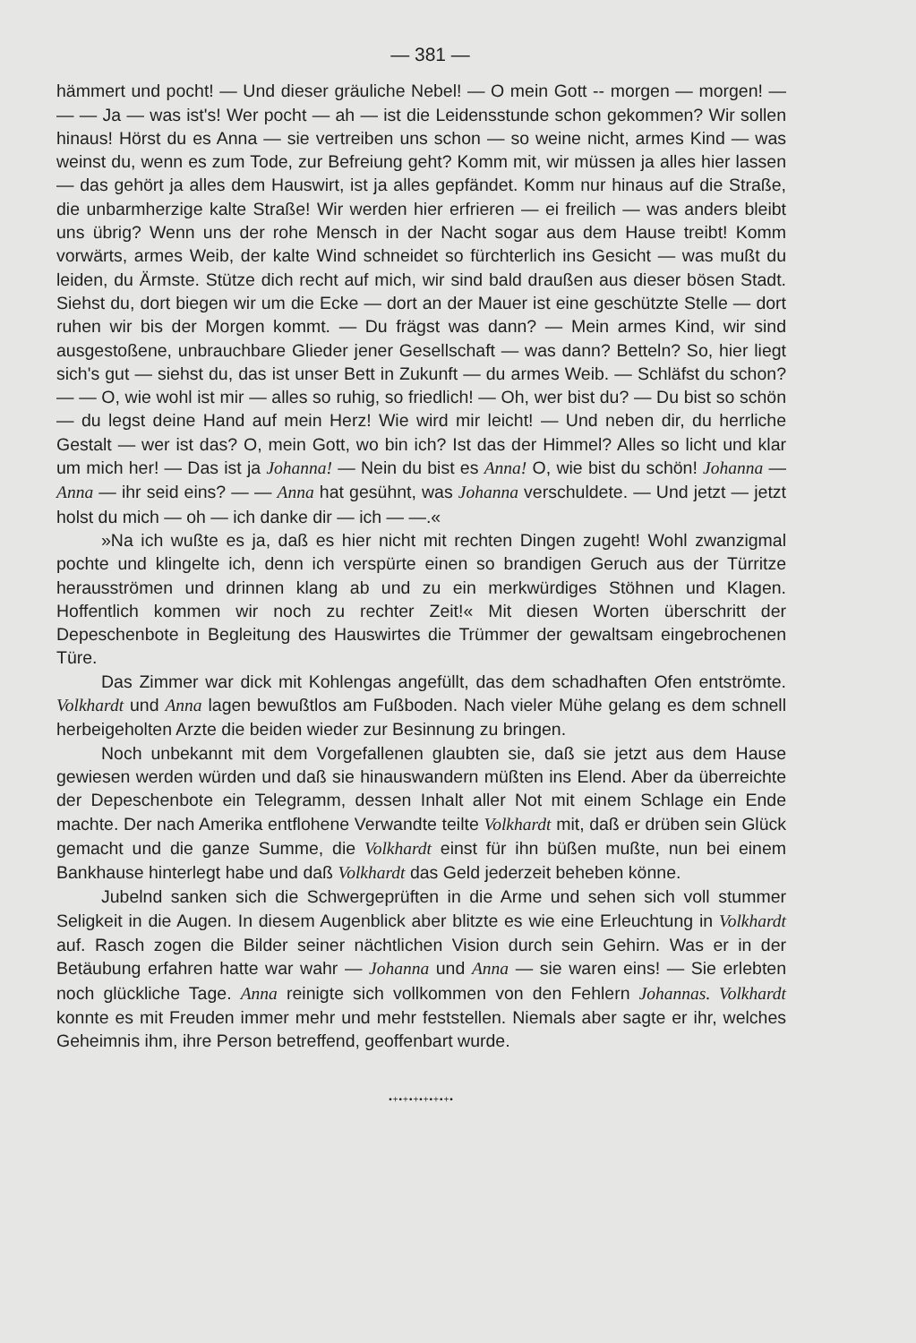— 381 —
hämmert und pocht! — Und dieser gräuliche Nebel! — O mein Gott -- morgen — morgen! — — — Ja — was ist's! Wer pocht — ah — ist die Leidensstunde schon gekommen? Wir sollen hinaus! Hörst du es Anna — sie vertreiben uns schon — so weine nicht, armes Kind — was weinst du, wenn es zum Tode, zur Befreiung geht? Komm mit, wir müssen ja alles hier lassen — das gehört ja alles dem Hauswirt, ist ja alles gepfändet. Komm nur hinaus auf die Straße, die unbarmherzige kalte Straße! Wir werden hier erfrieren — ei freilich — was anders bleibt uns übrig? Wenn uns der rohe Mensch in der Nacht sogar aus dem Hause treibt! Komm vorwärts, armes Weib, der kalte Wind schneidet so fürchterlich ins Gesicht — was mußt du leiden, du Ärmste. Stütze dich recht auf mich, wir sind bald draußen aus dieser bösen Stadt. Siehst du, dort biegen wir um die Ecke — dort an der Mauer ist eine geschützte Stelle — dort ruhen wir bis der Morgen kommt. — Du frägst was dann? — Mein armes Kind, wir sind ausgestoßene, unbrauchbare Glieder jener Gesellschaft — was dann? Betteln? So, hier liegt sich's gut — siehst du, das ist unser Bett in Zukunft — du armes Weib. — Schläfst du schon? — — O, wie wohl ist mir — alles so ruhig, so friedlich! — Oh, wer bist du? — Du bist so schön — du legst deine Hand auf mein Herz! Wie wird mir leicht! — Und neben dir, du herrliche Gestalt — wer ist das? O, mein Gott, wo bin ich? Ist das der Himmel? Alles so licht und klar um mich her! — Das ist ja Johanna! — Nein du bist es Anna! O, wie bist du schön! Johanna — Anna — ihr seid eins? — — Anna hat gesühnt, was Johanna verschuldete. — Und jetzt — jetzt holst du mich — oh — ich danke dir — ich — —.«
»Na ich wußte es ja, daß es hier nicht mit rechten Dingen zugeht! Wohl zwanzigmal pochte und klingelte ich, denn ich verspürte einen so brandigen Geruch aus der Türritze herausströmen und drinnen klang ab und zu ein merkwürdiges Stöhnen und Klagen. Hoffentlich kommen wir noch zu rechter Zeit!« Mit diesen Worten überschritt der Depeschenbote in Begleitung des Hauswirtes die Trümmer der gewaltsam eingebrochenen Türe.
Das Zimmer war dick mit Kohlengas angefüllt, das dem schadhaften Ofen entströmte. Volkhardt und Anna lagen bewußtlos am Fußboden. Nach vieler Mühe gelang es dem schnell herbeigeholten Arzte die beiden wieder zur Besinnung zu bringen.
Noch unbekannt mit dem Vorgefallenen glaubten sie, daß sie jetzt aus dem Hause gewiesen werden würden und daß sie hinauswandern müßten ins Elend. Aber da überreichte der Depeschenbote ein Telegramm, dessen Inhalt aller Not mit einem Schlage ein Ende machte. Der nach Amerika entflohene Verwandte teilte Volkhardt mit, daß er drüben sein Glück gemacht und die ganze Summe, die Volkhardt einst für ihn büßen mußte, nun bei einem Bankhause hinterlegt habe und daß Volkhardt das Geld jederzeit beheben könne.
Jubelnd sanken sich die Schwergeprüften in die Arme und sehen sich voll stummer Seligkeit in die Augen. In diesem Augenblick aber blitzte es wie eine Erleuchtung in Volkhardt auf. Rasch zogen die Bilder seiner nächtlichen Vision durch sein Gehirn. Was er in der Betäubung erfahren hatte war wahr — Johanna und Anna — sie waren eins! — Sie erlebten noch glückliche Tage. Anna reinigte sich vollkommen von den Fehlern Johannas. Volkhardt konnte es mit Freuden immer mehr und mehr feststellen. Niemals aber sagte er ihr, welches Geheimnis ihm, ihre Person betreffend, geoffenbart wurde.
•+•+•+•+•+•+•